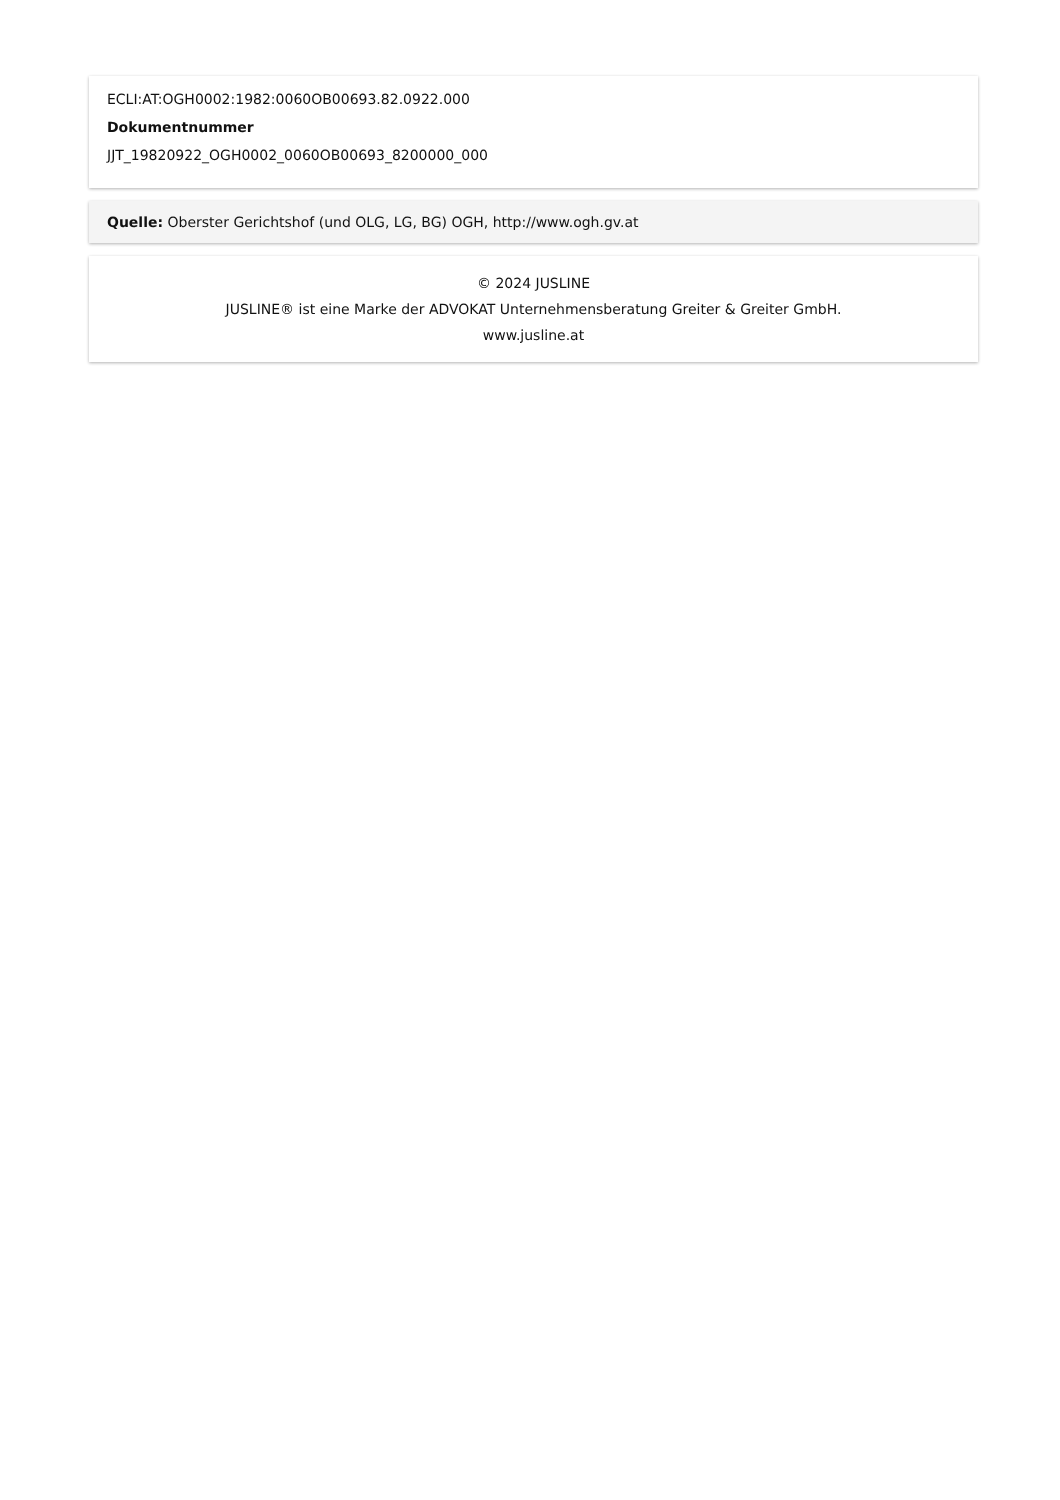ECLI:AT:OGH0002:1982:0060OB00693.82.0922.000
Dokumentnummer
JJT_19820922_OGH0002_0060OB00693_8200000_000
Quelle: Oberster Gerichtshof (und OLG, LG, BG) OGH, http://www.ogh.gv.at
© 2024 JUSLINE
JUSLINE® ist eine Marke der ADVOKAT Unternehmensberatung Greiter & Greiter GmbH.
www.jusline.at